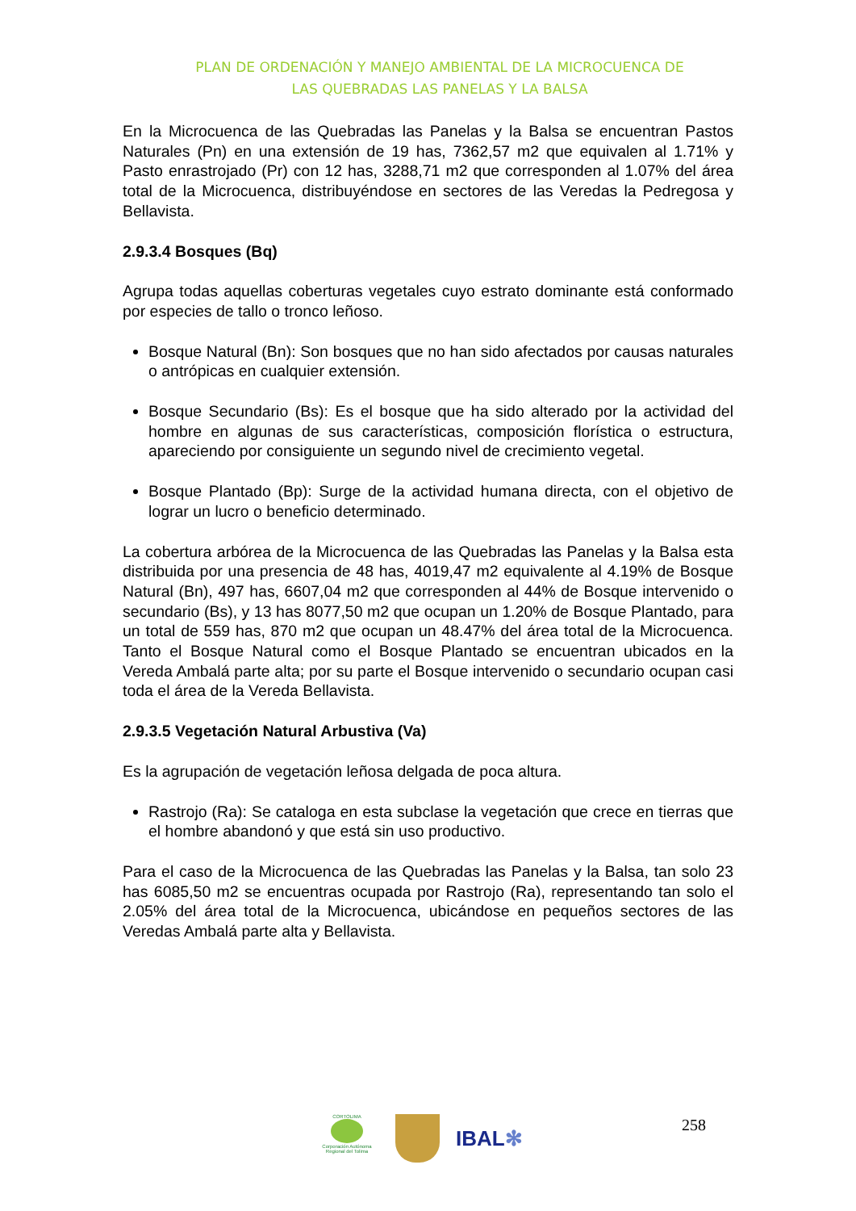PLAN DE ORDENACIÓN Y MANEJO AMBIENTAL DE LA MICROCUENCA DE
LAS QUEBRADAS LAS PANELAS Y LA BALSA
En la Microcuenca de las Quebradas las Panelas y la Balsa se encuentran Pastos Naturales (Pn) en una extensión de 19 has, 7362,57 m2 que equivalen al 1.71% y Pasto enrastrojado (Pr) con 12 has, 3288,71 m2 que corresponden al 1.07% del área total de la Microcuenca, distribuyéndose en sectores de las Veredas la Pedregosa y Bellavista.
2.9.3.4 Bosques (Bq)
Agrupa todas aquellas coberturas vegetales cuyo estrato dominante está conformado por especies de tallo o tronco leñoso.
Bosque Natural (Bn): Son bosques que no han sido afectados por causas naturales o antrópicas en cualquier extensión.
Bosque Secundario (Bs): Es el bosque que ha sido alterado por la actividad del hombre en algunas de sus características, composición florística o estructura, apareciendo por consiguiente un segundo nivel de crecimiento vegetal.
Bosque Plantado (Bp): Surge de la actividad humana directa, con el objetivo de lograr un lucro o beneficio determinado.
La cobertura arbórea de la Microcuenca de las Quebradas las Panelas y la Balsa esta distribuida por una presencia de 48 has, 4019,47 m2 equivalente al 4.19% de Bosque Natural (Bn), 497 has, 6607,04 m2 que corresponden al 44% de Bosque intervenido o secundario (Bs), y 13 has 8077,50 m2 que ocupan un 1.20% de Bosque Plantado, para un total de 559 has, 870 m2 que ocupan un 48.47% del área total de la Microcuenca. Tanto el Bosque Natural como el Bosque Plantado se encuentran ubicados en la Vereda Ambalá parte alta; por su parte el Bosque intervenido o secundario ocupan casi toda el área de la Vereda Bellavista.
2.9.3.5 Vegetación Natural Arbustiva (Va)
Es la agrupación de vegetación leñosa delgada de poca altura.
Rastrojo (Ra): Se cataloga en esta subclase la vegetación que crece en tierras que el hombre abandonó y que está sin uso productivo.
Para el caso de la Microcuenca de las Quebradas las Panelas y la Balsa, tan solo 23 has 6085,50 m2 se encuentras ocupada por Rastrojo (Ra), representando tan solo el 2.05% del área total de la Microcuenca, ubicándose en pequeños sectores de las Veredas Ambalá parte alta y Bellavista.
CORTOLIMA
Corporación Autónoma Regional del Tolima
IBAL✻
258